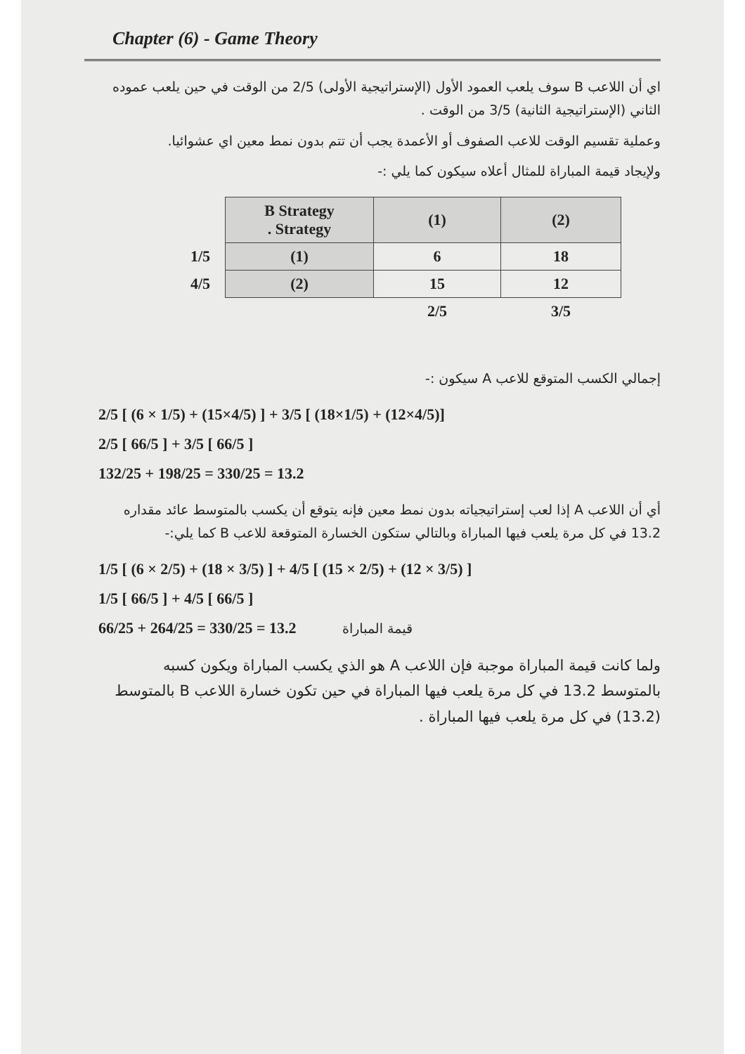Chapter (6) - Game Theory
اي أن اللاعب B سوف يلعب العمود الأول (الإستراتيجية الأولى) 2/5 من الوقت في حين يلعب عموده الثاني (الإستراتيجية الثانية) 3/5 من الوقت .
وعملية تقسيم الوقت للاعب الصفوف أو الأعمدة يجب أن تتم بدون نمط معين اي عشوائيا.
ولإيجاد قيمة المباراة للمثال أعلاه سيكون كما يلي :-
| | B Strategy . Strategy | (1) | (2) |
| 1/5 | (1) | 6 | 18 |
| 4/5 | (2) | 15 | 12 |
| | | 2/5 | 3/5 |
إجمالي الكسب المتوقع للاعب A سيكون :-
2/5 [ (6 × 1/5) + (15×4/5) ] + 3/5 [ (18×1/5) + (12×4/5)]
2/5 [ 66/5 ] + 3/5 [ 66/5 ]
132/25 + 198/25 = 330/25 = 13.2
أي أن اللاعب A إذا لعب إستراتيجياته بدون نمط معين فإنه يتوقع أن يكسب بالمتوسط عائد مقداره 13.2 في كل مرة يلعب فيها المباراة وبالتالي ستكون الخسارة المتوقعة للاعب B كما يلي:-
1/5 [ (6 × 2/5) + (18 × 3/5) ] + 4/5 [ (15 × 2/5) + (12 × 3/5) ]
1/5 [ 66/5 ] + 4/5 [ 66/5 ]
66/25 + 264/25 = 330/25 = 13.2 قيمة المباراة
ولما كانت قيمة المباراة موجبة فإن اللاعب A هو الذي يكسب المباراة ويكون كسبه بالمتوسط 13.2 في كل مرة يلعب فيها المباراة في حين تكون خسارة اللاعب B بالمتوسط (13.2) في كل مرة يلعب فيها المباراة .